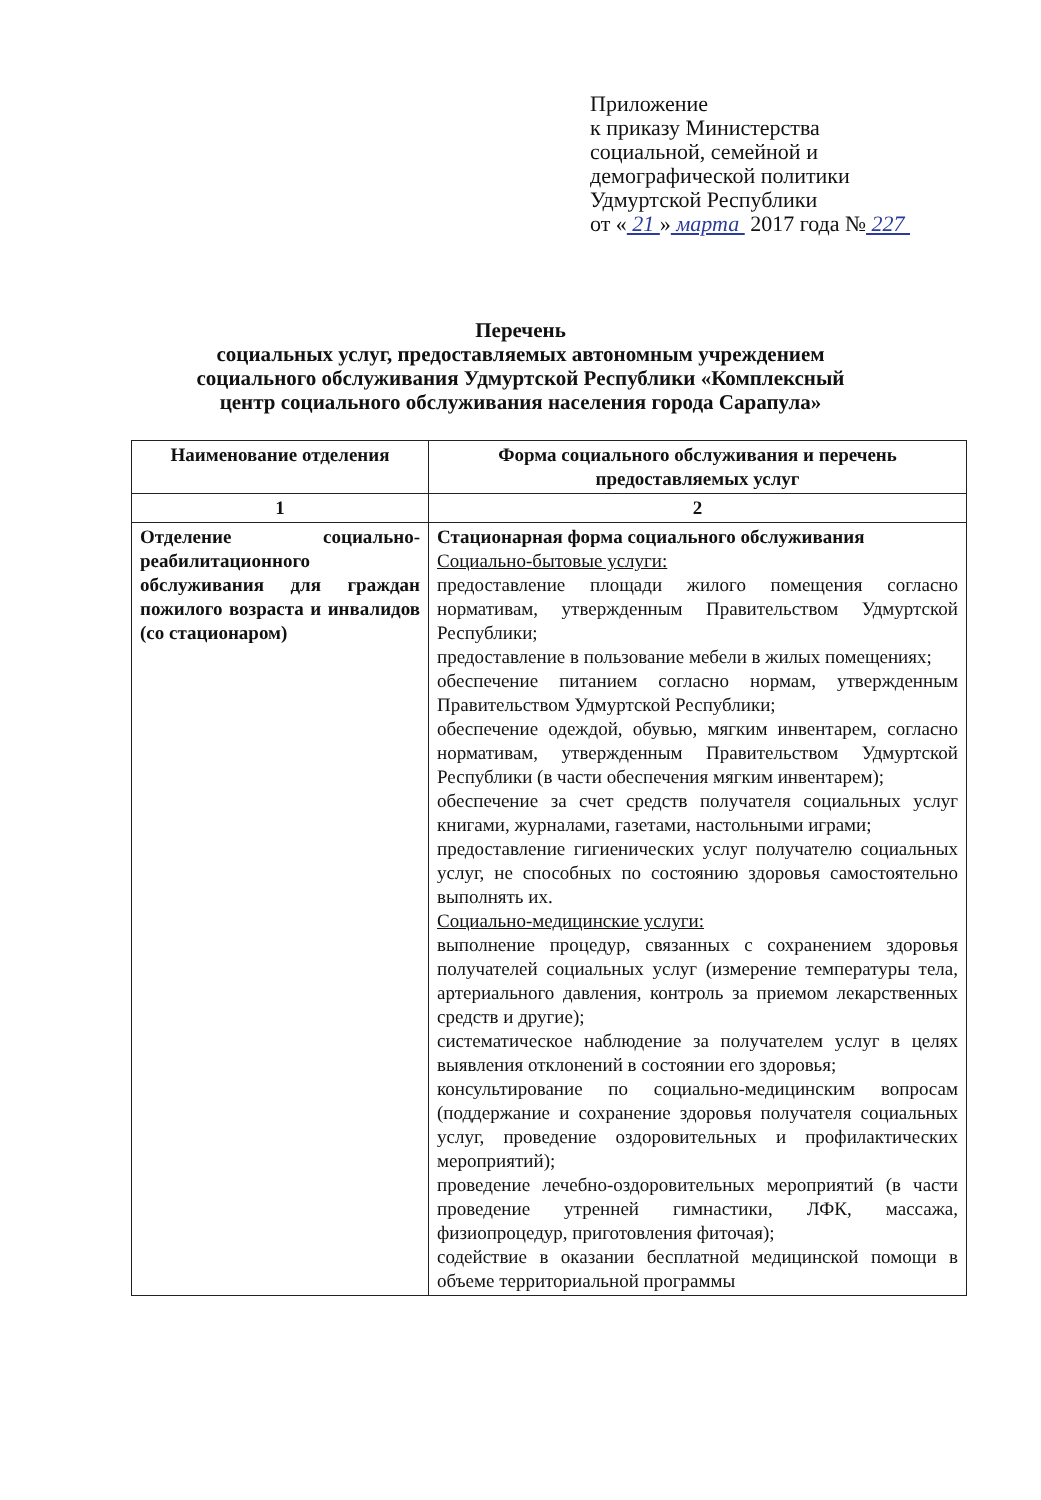Приложение
к приказу Министерства
социальной, семейной и
демографической политики
Удмуртской Республики
от « 21 » марта 2017 года № 227
Перечень
социальных услуг, предоставляемых автономным учреждением
социального обслуживания Удмуртской Республики «Комплексный
центр социального обслуживания населения города Сарапула»
| Наименование отделения | Форма социального обслуживания и перечень предоставляемых услуг |
| --- | --- |
| 1 | 2 |
| Отделение социально-реабилитационного обслуживания для граждан пожилого возраста и инвалидов (со стационаром) | Стационарная форма социального обслуживания Социально-бытовые услуги: предоставление площади жилого помещения согласно нормативам, утвержденным Правительством Удмуртской Республики; предоставление в пользование мебели в жилых помещениях; обеспечение питанием согласно нормам, утвержденным Правительством Удмуртской Республики; обеспечение одеждой, обувью, мягким инвентарем, согласно нормативам, утвержденным Правительством Удмуртской Республики (в части обеспечения мягким инвентарем); обеспечение за счет средств получателя социальных услуг книгами, журналами, газетами, настольными играми; предоставление гигиенических услуг получателю социальных услуг, не способных по состоянию здоровья самостоятельно выполнять их. Социально-медицинские услуги: выполнение процедур, связанных с сохранением здоровья получателей социальных услуг (измерение температуры тела, артериального давления, контроль за приемом лекарственных средств и другие); систематическое наблюдение за получателем услуг в целях выявления отклонений в состоянии его здоровья; консультирование по социально-медицинским вопросам (поддержание и сохранение здоровья получателя социальных услуг, проведение оздоровительных и профилактических мероприятий); проведение лечебно-оздоровительных мероприятий (в части проведение утренней гимнастики, ЛФК, массажа, физиопроцедур, приготовления фиточая); содействие в оказании бесплатной медицинской помощи в объеме территориальной программы |